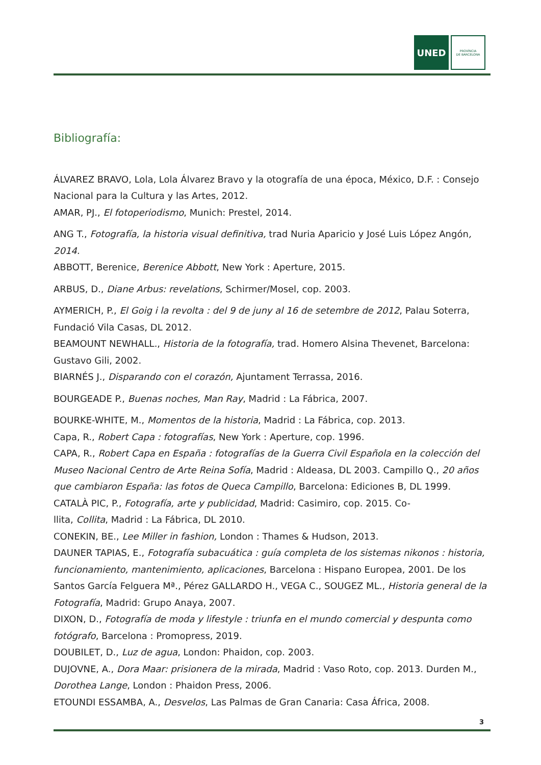UNED
PROVÍNCIA
DE BARCELONA
Bibliografía:
ÁLVAREZ BRAVO, Lola, Lola Álvarez Bravo y la otografía de una época, México, D.F. : Consejo Nacional para la Cultura y las Artes, 2012.
AMAR, PJ., El fotoperiodismo, Munich: Prestel, 2014.
ANG T., Fotografía, la historia visual definitiva, trad Nuria Aparicio y José Luis López Angón, 2014.
ABBOTT, Berenice, Berenice Abbott, New York : Aperture, 2015.
ARBUS, D., Diane Arbus: revelations, Schirmer/Mosel, cop. 2003.
AYMERICH, P., El Goig i la revolta : del 9 de juny al 16 de setembre de 2012, Palau Soterra, Fundació Vila Casas, DL 2012.
BEAMOUNT NEWHALL., Historia de la fotografía, trad. Homero Alsina Thevenet, Barcelona: Gustavo Gili, 2002.
BIARNÉS J., Disparando con el corazón, Ajuntament Terrassa, 2016.
BOURGEADE P., Buenas noches, Man Ray, Madrid : La Fábrica, 2007.
BOURKE-WHITE, M., Momentos de la historia, Madrid : La Fábrica, cop. 2013.
Capa, R., Robert Capa : fotografías, New York : Aperture, cop. 1996.
CAPA, R., Robert Capa en España : fotografías de la Guerra Civil Española en la colección del Museo Nacional Centro de Arte Reina Sofía, Madrid : Aldeasa, DL 2003. Campillo Q., 20 años que cambiaron España: las fotos de Queca Campillo, Barcelona: Ediciones B, DL 1999.
CATALÀ PIC, P., Fotografía, arte y publicidad, Madrid: Casimiro, cop. 2015. Co-
llita, Collita, Madrid : La Fábrica, DL 2010.
CONEKIN, BE., Lee Miller in fashion, London : Thames & Hudson, 2013.
DAUNER TAPIAS, E., Fotografía subacuática : guía completa de los sistemas nikonos : historia, funcionamiento, mantenimiento, aplicaciones, Barcelona : Hispano Europea, 2001. De los Santos García Felguera Mª., Pérez GALLARDO H., VEGA C., SOUGEZ ML., Historia general de la Fotografía, Madrid: Grupo Anaya, 2007.
DIXON, D., Fotografía de moda y lifestyle : triunfa en el mundo comercial y despunta como fotógrafo, Barcelona : Promopress, 2019.
DOUBILET, D., Luz de agua, London: Phaidon, cop. 2003.
DUJOVNE, A., Dora Maar: prisionera de la mirada, Madrid : Vaso Roto, cop. 2013. Durden M., Dorothea Lange, London : Phaidon Press, 2006.
ETOUNDI ESSAMBA, A., Desvelos, Las Palmas de Gran Canaria: Casa África, 2008.
3